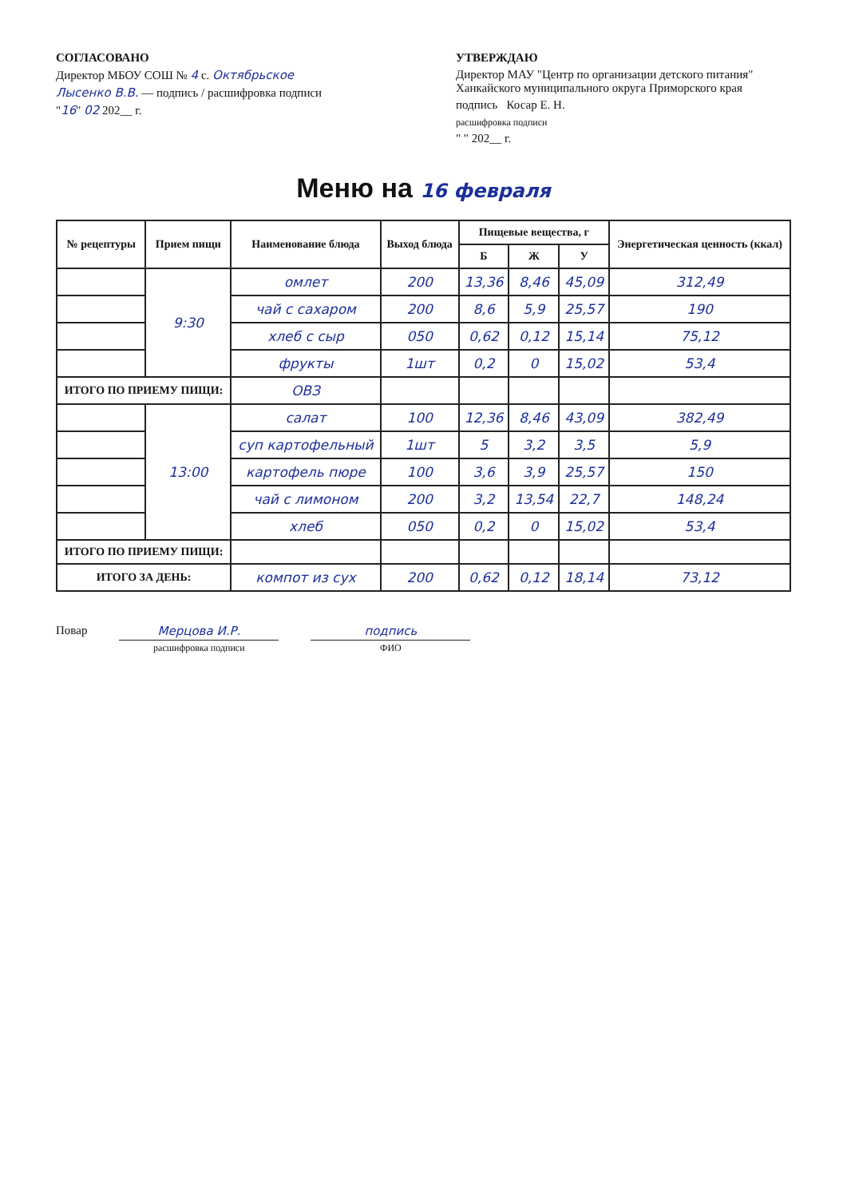СОГЛАСОВАНО
Директор МБОУ СОШ № 4 с. Октябрьское
Лысенко В.В. — подпись / расшифровка подписи
"16" 02 202__ г.
УТВЕРЖДАЮ
Директор МАУ "Центр по организации детского питания" Ханкайского муниципального округа Приморского края
подпись Косар Е. Н.
расшифровка подписи
" " 202__ г.
Меню на 16 февраля
| № рецептуры | Прием пищи | Наименование блюда | Выход блюда | Пищевые вещества, г | | | Энергетическая ценность (ккал) |
| --- | --- | --- | --- | --- | --- | --- | --- |
| | | | | Б | Ж | У | |
| | 9:30 | омлет | 200 | 13,36 | 8,46 | 45,09 | 312,49 |
| | | чай с сахаром | 200 | 8,6 | 5,9 | 25,57 | 190 |
| | | хлеб с сыр | 050 | 0,62 | 0,12 | 15,14 | 75,12 |
| | | фрукты | 1шт | 0,2 | 0 | 15,02 | 53,4 |
| ИТОГО ПО ПРИЕМУ ПИЩИ: | | ОВЗ | | | | | |
| | 13:00 | салат | 100 | 12,36 | 8,46 | 43,09 | 382,49 |
| | | суп картофельный | 1шт | 5 | 3,2 | 3,5 | 5,9 |
| | | картофель пюре | 100 | 3,6 | 3,9 | 25,57 | 150 |
| | | чай с лимоном | 200 | 3,2 | 13,54 | 22,7 | 148,24 |
| | | хлеб | 050 | 0,2 | 0 | 15,02 | 53,4 |
| ИТОГО ПО ПРИЕМУ ПИЩИ: | | | | | | | |
| ИТОГО ЗА ДЕНЬ: | | компот из сух | 200 | 0,62 | 0,12 | 18,14 | 73,12 |
Повар Мерцова И.Р.
расшифровка подписи
подпись
ФИО